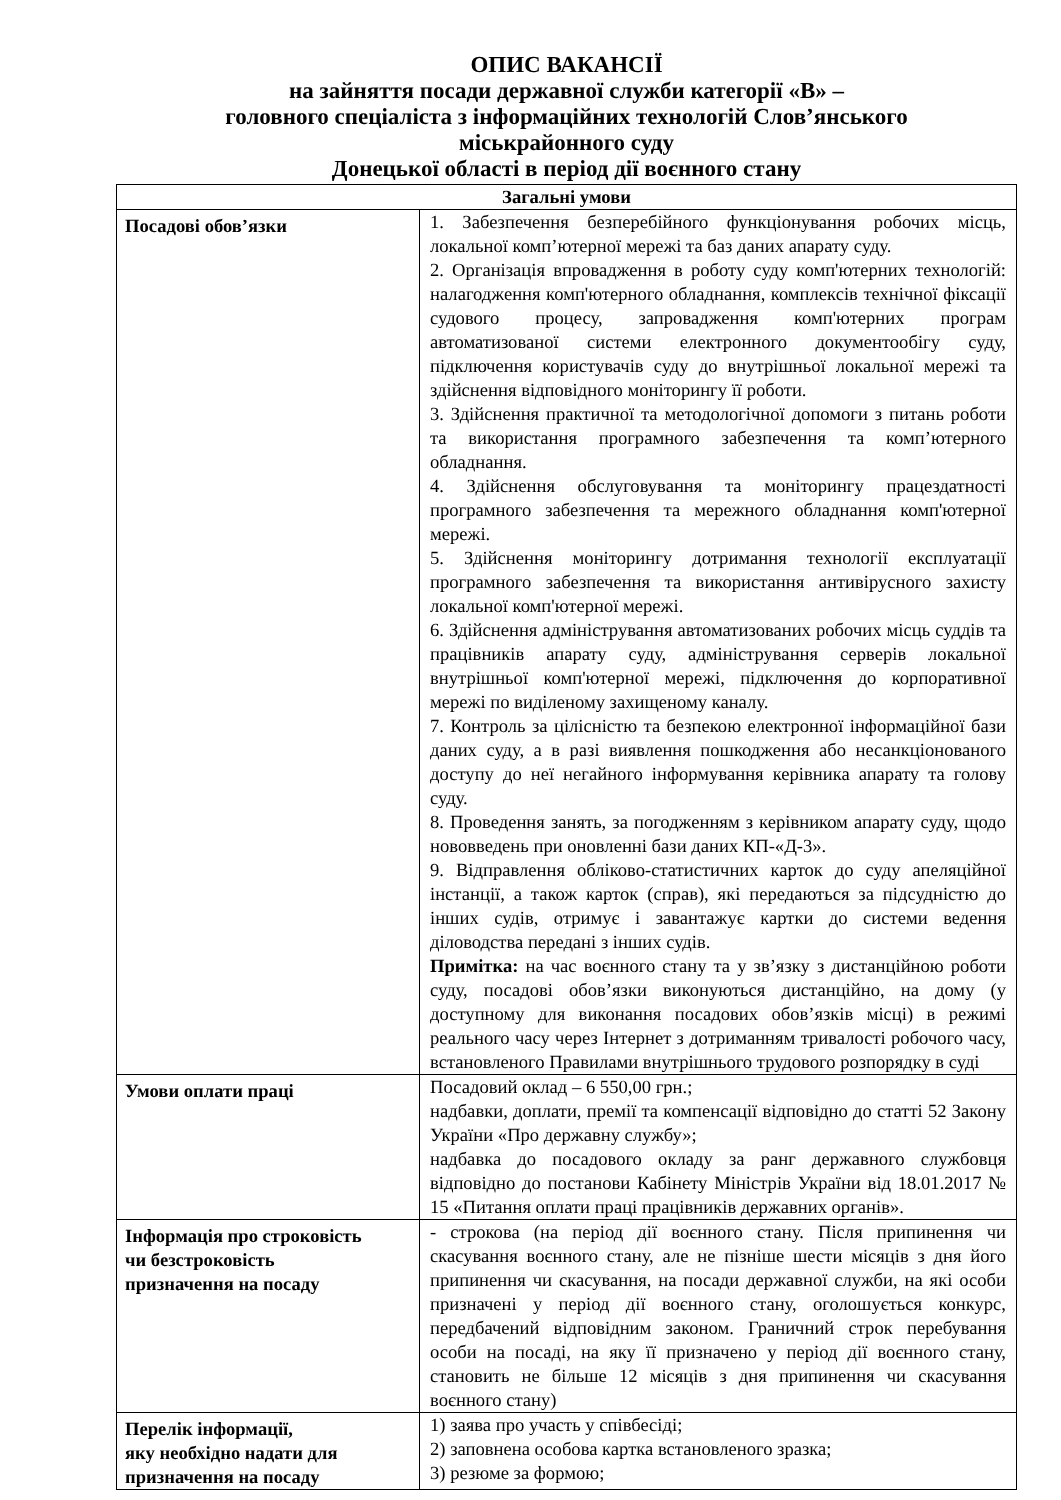ОПИС ВАКАНСІЇ
на зайняття посади державної служби категорії «В» –
головного спеціаліста з інформаційних технологій Слов’янського
міськрайонного суду
Донецької області в період дії воєнного стану
| Загальні умови | |
| --- | --- |
| Посадові обов’язки | 1. Забезпечення безперебійного функціонування робочих місць, локальної комп’ютерної мережі та баз даних апарату суду. 2. Організація впровадження в роботу суду комп'ютерних технологій: налагодження комп'ютерного обладнання, комплексів технічної фіксації судового процесу, запровадження комп'ютерних програм автоматизованої системи електронного документообігу суду, підключення користувачів суду до внутрішньої локальної мережі та здійснення відповідного моніторингу її роботи. 3. Здійснення практичної та методологічної допомоги з питань роботи та використання програмного забезпечення та комп’ютерного обладнання. 4. Здійснення обслуговування та моніторингу працездатності програмного забезпечення та мережного обладнання комп'ютерної мережі. 5. Здійснення моніторингу дотримання технології експлуатації програмного забезпечення та використання антивірусного захисту локальної комп'ютерної мережі. 6. Здійснення адміністрування автоматизованих робочих місць суддів та працівників апарату суду, адміністрування серверів локальної внутрішньої комп'ютерної мережі, підключення до корпоративної мережі по виділеному захищеному каналу. 7. Контроль за цілісністю та безпекою електронної інформаційної бази даних суду, а в разі виявлення пошкодження або несанкціонованого доступу до неї негайного інформування керівника апарату та голову суду. 8. Проведення занять, за погодженням з керівником апарату суду, щодо нововведень при оновленні бази даних КП-«Д-3». 9. Відправлення обліково-статистичних карток до суду апеляційної інстанції, а також карток (справ), які передаються за підсудністю до інших судів, отримує і завантажує картки до системи ведення діловодства передані з інших судів. Примітка: на час воєнного стану та у зв’язку з дистанційною роботи суду, посадові обов’язки виконуються дистанційно, на дому (у доступному для виконання посадових обов’язків місці) в режимі реального часу через Інтернет з дотриманням тривалості робочого часу, встановленого Правилами внутрішнього трудового розпорядку в суді |
| Умови оплати праці | Посадовий оклад – 6 550,00 грн.; надбавки, доплати, премії та компенсації відповідно до статті 52 Закону України «Про державну службу»; надбавка до посадового окладу за ранг державного службовця відповідно до постанови Кабінету Міністрів України від 18.01.2017 № 15 «Питання оплати праці працівників державних органів». |
| Інформація про строковість чи безстроковість призначення на посаду | - строкова (на період дії воєнного стану. Після припинення чи скасування воєнного стану, але не пізніше шести місяців з дня його припинення чи скасування, на посади державної служби, на які особи призначені у період дії воєнного стану, оголошується конкурс, передбачений відповідним законом. Граничний строк перебування особи на посаді, на яку її призначено у період дії воєнного стану, становить не більше 12 місяців з дня припинення чи скасування воєнного стану) |
| Перелік інформації, яку необхідно надати для призначення на посаду | 1) заява про участь у співбесіді; 2) заповнена особова картка встановленого зразка; 3) резюме за формою; |